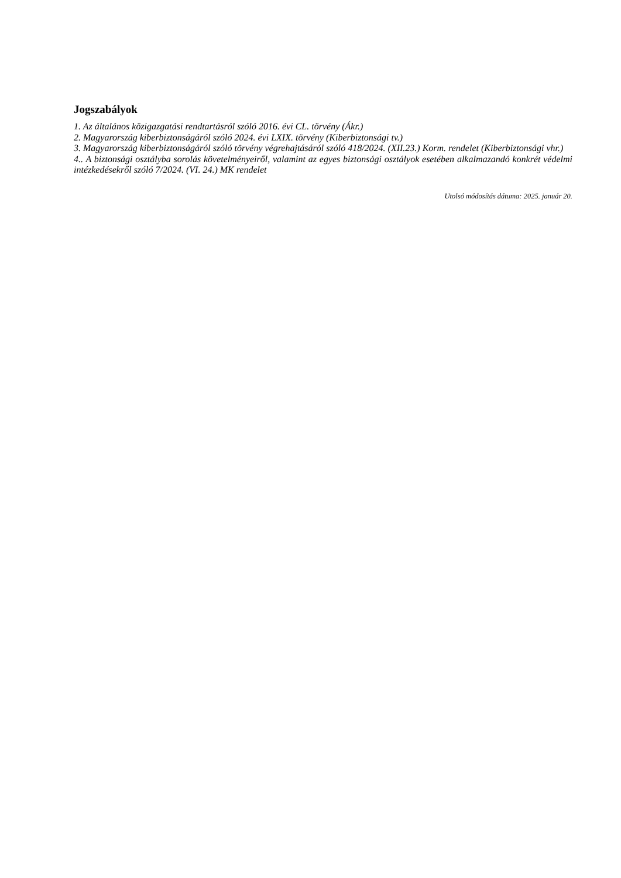Jogszabályok
1. Az általános közigazgatási rendtartásról szóló 2016. évi CL. törvény (Ákr.)
2. Magyarország kiberbiztonságáról szóló 2024. évi LXIX. törvény (Kiberbiztonsági tv.)
3. Magyarország kiberbiztonságáról szóló törvény végrehajtásáról szóló 418/2024. (XII.23.) Korm. rendelet (Kiberbiztonsági vhr.)
4.. A biztonsági osztályba sorolás követelményeiről, valamint az egyes biztonsági osztályok esetében alkalmazandó konkrét védelmi intézkedésekről szóló 7/2024. (VI. 24.) MK rendelet
Utolsó módosítás dátuma: 2025. január 20.